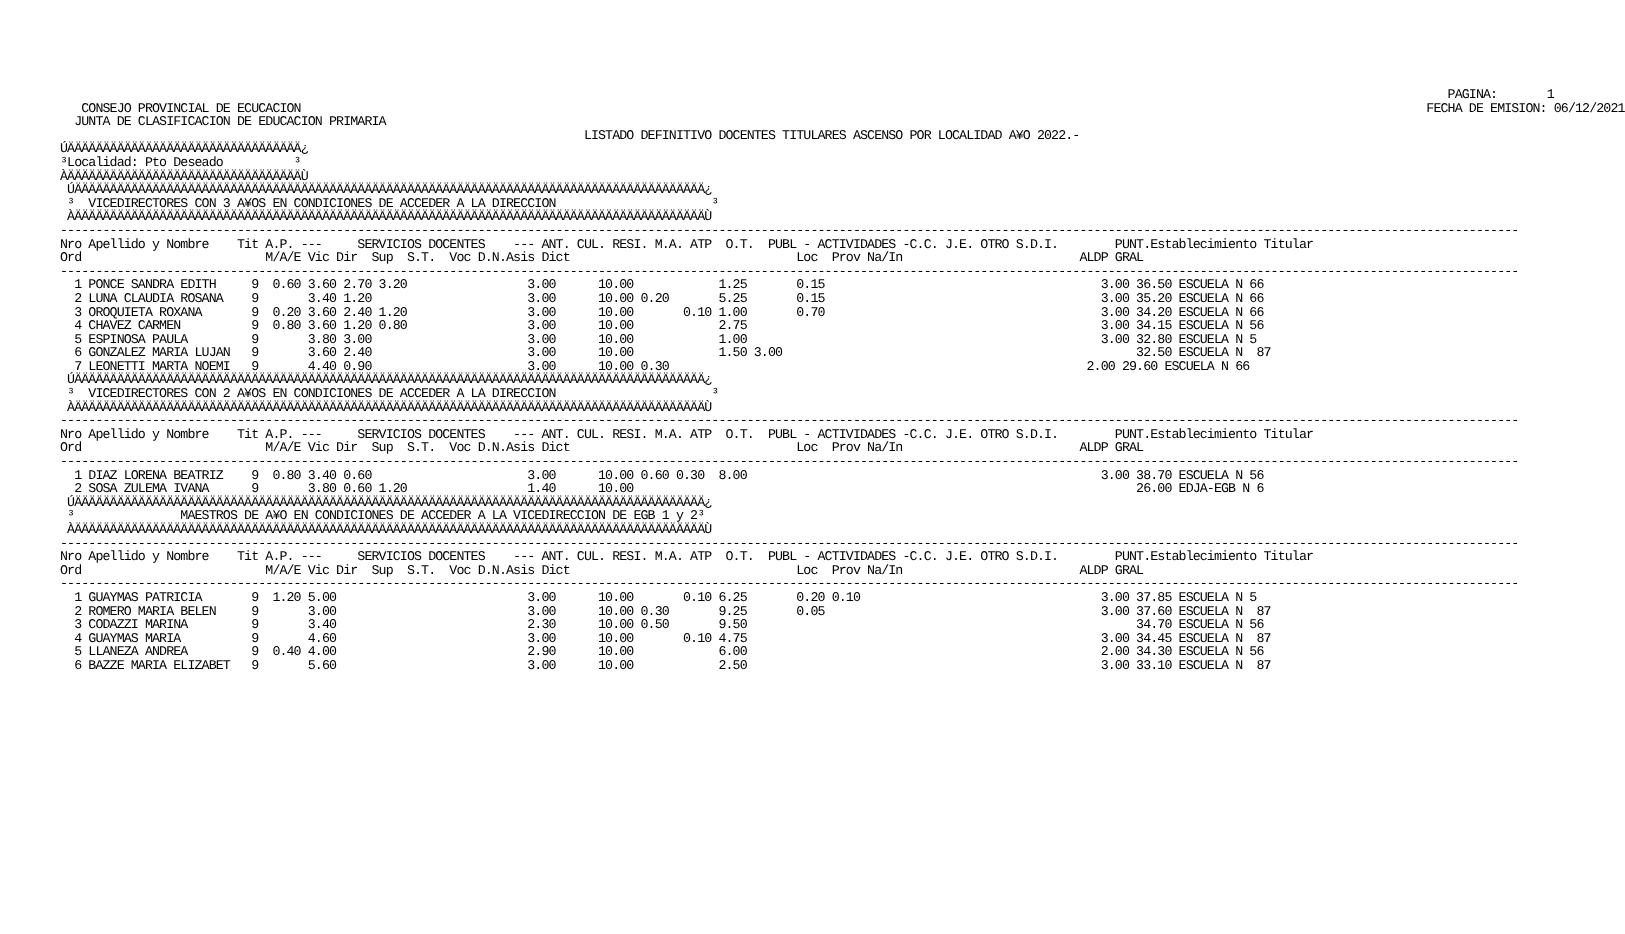PAGINA:       1
   CONSEJO PROVINCIAL DE ECUCACION                                                                                                                                                               FECHA DE EMISION: 06/12/2021
  JUNTA DE CLASIFICACION DE EDUCACION PRIMARIA
                                                                          LISTADO DEFINITIVO DOCENTES TITULARES ASCENSO POR LOCALIDAD A¥O 2022.-
ÚÄÄÄÄÄÄÄÄÄÄÄÄÄÄÄÄÄÄÄÄÄÄÄÄÄÄÄÄÄÄÄÄÄ¿
³Localidad: Pto Deseado          ³
ÀÄÄÄÄÄÄÄÄÄÄÄÄÄÄÄÄÄÄÄÄÄÄÄÄÄÄÄÄÄÄÄÄÄÙ
 ÚÄÄÄÄÄÄÄÄÄÄÄÄÄÄÄÄÄÄÄÄÄÄÄÄÄÄÄÄÄÄÄÄÄÄÄÄÄÄÄÄÄÄÄÄÄÄÄÄÄÄÄÄÄÄÄÄÄÄÄÄÄÄÄÄÄÄÄÄÄÄÄÄÄÄÄÄÄÄÄÄÄÄÄÄÄÄÄÄÄ¿
 ³  VICEDIRECTORES CON 3 A¥OS EN CONDICIONES DE ACCEDER A LA DIRECCION                      ³
 ÀÄÄÄÄÄÄÄÄÄÄÄÄÄÄÄÄÄÄÄÄÄÄÄÄÄÄÄÄÄÄÄÄÄÄÄÄÄÄÄÄÄÄÄÄÄÄÄÄÄÄÄÄÄÄÄÄÄÄÄÄÄÄÄÄÄÄÄÄÄÄÄÄÄÄÄÄÄÄÄÄÄÄÄÄÄÄÄÄÄÙ
--------------------------------------------------------------------------------------------------------------------------------------------------------------------------------------------------------------
Nro Apellido y Nombre    Tit A.P. ---     SERVICIOS DOCENTES    --- ANT. CUL. RESI. M.A. ATP  O.T.  PUBL - ACTIVIDADES -C.C. J.E. OTRO S.D.I.        PUNT.Establecimiento Titular
Ord                          M/A/E Vic Dir  Sup  S.T.  Voc D.N.Asis Dict                                Loc  Prov Na/In                         ALDP GRAL
--------------------------------------------------------------------------------------------------------------------------------------------------------------------------------------------------------------
  1 PONCE SANDRA EDITH     9  0.60 3.60 2.70 3.20                 3.00      10.00            1.25       0.15                                       3.00 36.50 ESCUELA N 66
  2 LUNA CLAUDIA ROSANA    9       3.40 1.20                      3.00      10.00 0.20       5.25       0.15                                       3.00 35.20 ESCUELA N 66
  3 OROQUIETA ROXANA       9  0.20 3.60 2.40 1.20                 3.00      10.00       0.10 1.00       0.70                                       3.00 34.20 ESCUELA N 66
  4 CHAVEZ CARMEN          9  0.80 3.60 1.20 0.80                 3.00      10.00            2.75                                                  3.00 34.15 ESCUELA N 56
  5 ESPINOSA PAULA         9       3.80 3.00                      3.00      10.00            1.00                                                  3.00 32.80 ESCUELA N 5
  6 GONZALEZ MARIA LUJAN   9       3.60 2.40                      3.00      10.00            1.50 3.00                                                  32.50 ESCUELA N  87
  7 LEONETTI MARTA NOEMI   9       4.40 0.90                      3.00      10.00 0.30                                                           2.00 29.60 ESCUELA N 66
 ÚÄÄÄÄÄÄÄÄÄÄÄÄÄÄÄÄÄÄÄÄÄÄÄÄÄÄÄÄÄÄÄÄÄÄÄÄÄÄÄÄÄÄÄÄÄÄÄÄÄÄÄÄÄÄÄÄÄÄÄÄÄÄÄÄÄÄÄÄÄÄÄÄÄÄÄÄÄÄÄÄÄÄÄÄÄÄÄÄÄ¿
 ³  VICEDIRECTORES CON 2 A¥OS EN CONDICIONES DE ACCEDER A LA DIRECCION                      ³
 ÀÄÄÄÄÄÄÄÄÄÄÄÄÄÄÄÄÄÄÄÄÄÄÄÄÄÄÄÄÄÄÄÄÄÄÄÄÄÄÄÄÄÄÄÄÄÄÄÄÄÄÄÄÄÄÄÄÄÄÄÄÄÄÄÄÄÄÄÄÄÄÄÄÄÄÄÄÄÄÄÄÄÄÄÄÄÄÄÄÄÙ
--------------------------------------------------------------------------------------------------------------------------------------------------------------------------------------------------------------
Nro Apellido y Nombre    Tit A.P. ---     SERVICIOS DOCENTES    --- ANT. CUL. RESI. M.A. ATP  O.T.  PUBL - ACTIVIDADES -C.C. J.E. OTRO S.D.I.        PUNT.Establecimiento Titular
Ord                          M/A/E Vic Dir  Sup  S.T.  Voc D.N.Asis Dict                                Loc  Prov Na/In                         ALDP GRAL
--------------------------------------------------------------------------------------------------------------------------------------------------------------------------------------------------------------
  1 DIAZ LORENA BEATRIZ    9  0.80 3.40 0.60                      3.00      10.00 0.60 0.30  8.00                                                  3.00 38.70 ESCUELA N 56
  2 SOSA ZULEMA IVANA      9       3.80 0.60 1.20                 1.40      10.00                                                                       26.00 EDJA-EGB N 6
 ÚÄÄÄÄÄÄÄÄÄÄÄÄÄÄÄÄÄÄÄÄÄÄÄÄÄÄÄÄÄÄÄÄÄÄÄÄÄÄÄÄÄÄÄÄÄÄÄÄÄÄÄÄÄÄÄÄÄÄÄÄÄÄÄÄÄÄÄÄÄÄÄÄÄÄÄÄÄÄÄÄÄÄÄÄÄÄÄÄÄ¿
 ³               MAESTROS DE A¥O EN CONDICIONES DE ACCEDER A LA VICEDIRECCION DE EGB 1 y 2³
 ÀÄÄÄÄÄÄÄÄÄÄÄÄÄÄÄÄÄÄÄÄÄÄÄÄÄÄÄÄÄÄÄÄÄÄÄÄÄÄÄÄÄÄÄÄÄÄÄÄÄÄÄÄÄÄÄÄÄÄÄÄÄÄÄÄÄÄÄÄÄÄÄÄÄÄÄÄÄÄÄÄÄÄÄÄÄÄÄÄÄÙ
--------------------------------------------------------------------------------------------------------------------------------------------------------------------------------------------------------------
Nro Apellido y Nombre    Tit A.P. ---     SERVICIOS DOCENTES    --- ANT. CUL. RESI. M.A. ATP  O.T.  PUBL - ACTIVIDADES -C.C. J.E. OTRO S.D.I.        PUNT.Establecimiento Titular
Ord                          M/A/E Vic Dir  Sup  S.T.  Voc D.N.Asis Dict                                Loc  Prov Na/In                         ALDP GRAL
--------------------------------------------------------------------------------------------------------------------------------------------------------------------------------------------------------------
  1 GUAYMAS PATRICIA       9  1.20 5.00                           3.00      10.00       0.10 6.25       0.20 0.10                                  3.00 37.85 ESCUELA N 5
  2 ROMERO MARIA BELEN     9       3.00                           3.00      10.00 0.30       9.25       0.05                                       3.00 37.60 ESCUELA N  87
  3 CODAZZI MARINA         9       3.40                           2.30      10.00 0.50       9.50                                                       34.70 ESCUELA N 56
  4 GUAYMAS MARIA          9       4.60                           3.00      10.00       0.10 4.75                                                  3.00 34.45 ESCUELA N  87
  5 LLANEZA ANDREA         9  0.40 4.00                           2.90      10.00            6.00                                                  2.00 34.30 ESCUELA N 56
  6 BAZZE MARIA ELIZABET   9       5.60                           3.00      10.00            2.50                                                  3.00 33.10 ESCUELA N  87